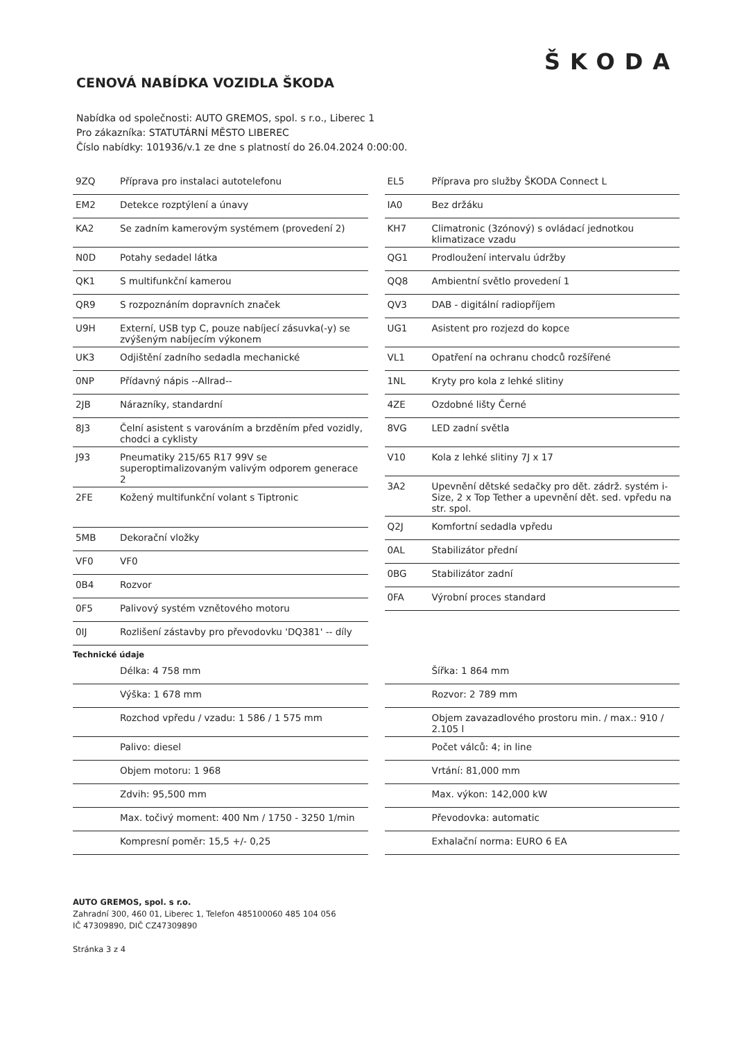ŠKODA
CENOVÁ NABÍDKA VOZIDLA ŠKODA
Nabídka od společnosti: AUTO GREMOS, spol. s r.o., Liberec 1
Pro zákazníka: STATUTÁRNÍ MĚSTO LIBEREC
Číslo nabídky: 101936/v.1 ze dne s platností do 26.04.2024 0:00:00.
| 9ZQ | Příprava pro instalaci autotelefonu |
| EM2 | Detekce rozptýlení a únavy |
| KA2 | Se zadním kamerovým systémem (provedení 2) |
| N0D | Potahy sedadel látka |
| QK1 | S multifunkční kamerou |
| QR9 | S rozpoznáním dopravních značek |
| U9H | Externí, USB typ C, pouze nabíjecí zásuvka(-y) se zvýšeným nabíjecím výkonem |
| UK3 | Odjištění zadního sedadla mechanické |
| 0NP | Přídavný nápis --Allrad-- |
| 2JB | Nárazníky, standardní |
| 8J3 | Čelní asistent s varováním a brzděním před vozidly, chodci a cyklisty |
| J93 | Pneumatiky 215/65 R17 99V se superoptimalizovaným valivým odporem generace 2 |
| 2FE | Kožený multifunkční volant s Tiptronic |
| 5MB | Dekorační vložky |
| VF0 | VF0 |
| 0B4 | Rozvor |
| 0F5 | Palivový systém vznětového motoru |
| 0IJ | Rozlišení zástavby pro převodovku 'DQ381' -- díly |
| EL5 | Příprava pro služby ŠKODA Connect L |
| IA0 | Bez držáku |
| KH7 | Climatronic (3zónový) s ovládací jednotkou klimatizace vzadu |
| QG1 | Prodloužení intervalu údržby |
| QQ8 | Ambientní světlo provedení 1 |
| QV3 | DAB - digitální radiopříjem |
| UG1 | Asistent pro rozjezd do kopce |
| VL1 | Opatření na ochranu chodců rozšířené |
| 1NL | Kryty pro kola z lehké slitiny |
| 4ZE | Ozdobné lišty Černé |
| 8VG | LED zadní světla |
| V10 | Kola z lehké slitiny 7J x 17 |
| 3A2 | Upevnění dětské sedačky pro dět. zádrž. systém i-Size, 2 x Top Tether a upevnění dět. sed. vpředu na str. spol. |
| Q2J | Komfortní sedadla vpředu |
| 0AL | Stabilizátor přední |
| 0BG | Stabilizátor zadní |
| 0FA | Výrobní proces standard |
Technické údaje
| Délka: 4 758 mm |
| Výška: 1 678 mm |
| Rozchod vpředu / vzadu: 1 586 / 1 575 mm |
| Palivo: diesel |
| Objem motoru: 1 968 |
| Zdvih: 95,500 mm |
| Max. točivý moment: 400 Nm / 1750 - 3250 1/min |
| Kompresní poměr: 15,5 +/- 0,25 |
| Šířka: 1 864 mm |
| Rozvor: 2 789 mm |
| Objem zavazadlového prostoru min. / max.: 910 / 2.105 l |
| Počet válců: 4; in line |
| Vrtání: 81,000 mm |
| Max. výkon: 142,000 kW |
| Převodovka: automatic |
| Exhalační norma: EURO 6 EA |
AUTO GREMOS, spol. s r.o.
Zahradní 300, 460 01, Liberec 1, Telefon 485100060 485 104 056
IČ 47309890, DIČ CZ47309890
Stránka 3 z 4